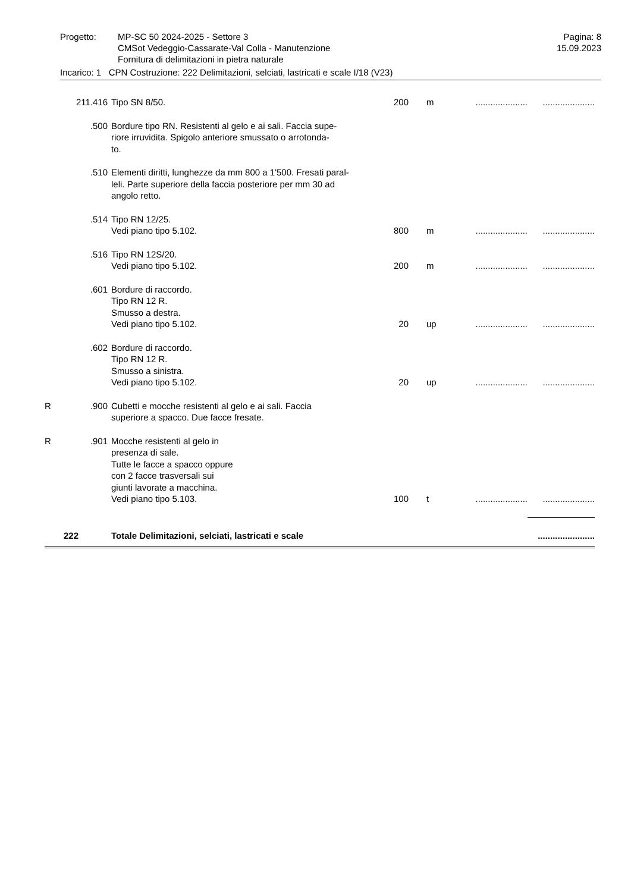Progetto: MP-SC 50 2024-2025 - Settore 3
CMSot Vedeggio-Cassarate-Val Colla - Manutenzione
Fornitura di delimitazioni in pietra naturale
Pagina: 8
15.09.2023
Incarico: 1 CPN Costruzione: 222 Delimitazioni, selciati, lastricati e scale I/18 (V23)
| | 211.416 | Tipo SN 8/50. | 200 | m | ..................... | ..................... |
| | .500 | Bordure tipo RN. Resistenti al gelo e ai sali. Faccia supe- riore irruvidita. Spigolo anteriore smussato o arrotonda- to. | | | | |
| | .510 | Elementi diritti, lunghezze da mm 800 a 1'500. Fresati paral- leli. Parte superiore della faccia posteriore per mm 30 ad angolo retto. | | | | |
| | .514 | Tipo RN 12/25. Vedi piano tipo 5.102. | 800 | m | ..................... | ..................... |
| | .516 | Tipo RN 12S/20. Vedi piano tipo 5.102. | 200 | m | ..................... | ..................... |
| | .601 | Bordure di raccordo. Tipo RN 12 R. Smusso a destra. Vedi piano tipo 5.102. | 20 | up | ..................... | ..................... |
| | .602 | Bordure di raccordo. Tipo RN 12 R. Smusso a sinistra. Vedi piano tipo 5.102. | 20 | up | ..................... | ..................... |
| R | .900 | Cubetti e mocche resistenti al gelo e ai sali. Faccia superiore a spacco. Due facce fresate. | | | | |
| R | .901 | Mocche resistenti al gelo in presenza di sale. Tutte le facce a spacco oppure con 2 facce trasversali sui giunti lavorate a macchina. Vedi piano tipo 5.103. | 100 | t | ..................... | ..................... |
| | 222 | Totale Delimitazioni, selciati, lastricati e scale | | | | ....................... |